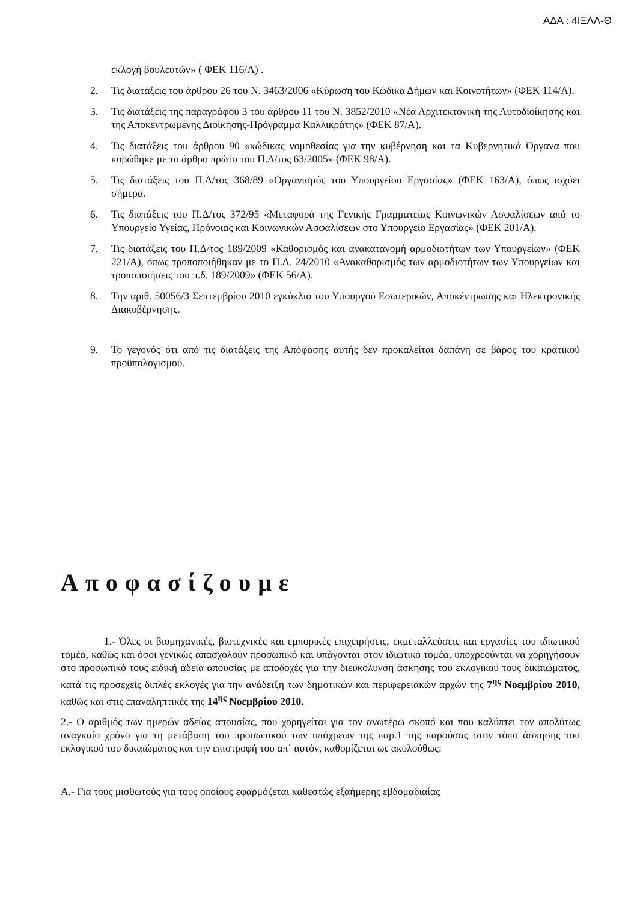ΑΔΑ : 4ΙΞΛΛ-Θ
εκλογή βουλευτών» ( ΦΕΚ 116/Α) .
2. Τις διατάξεις του άρθρου 26 του Ν. 3463/2006 «Κύρωση του Κώδικα Δήμων και Κοινοτήτων» (ΦΕΚ 114/Α).
3. Τις διατάξεις της παραγράφου 3 του άρθρου 11 του Ν. 3852/2010 «Νέα Αρχιτεκτονική της Αυτοδιοίκησης και της Αποκεντρωμένης Διοίκησης-Πρόγραμμα Καλλικράτης» (ΦΕΚ 87/Α).
4. Τις διατάξεις του άρθρου 90 «κώδικας νομοθεσίας για την κυβέρνηση και τα Κυβερνητικά Όργανα που κυρώθηκε με το άρθρο πρώτο του Π.Δ/τος 63/2005» (ΦΕΚ 98/Α).
5. Τις διατάξεις του Π.Δ/τος 368/89 «Οργανισμός του Υπουργείου Εργασίας» (ΦΕΚ 163/Α), όπως ισχύει σήμερα.
6. Τις διατάξεις του Π.Δ/τος 372/95 «Μεταφορά της Γενικής Γραμματείας Κοινωνικών Ασφαλίσεων από το Υπουργείο Υγείας, Πρόνοιας και Κοινωνικών Ασφαλίσεων στο Υπουργείο Εργασίας» (ΦΕΚ 201/Α).
7. Τις διατάξεις του Π.Δ/τος 189/2009 «Καθορισμός και ανακατανομή αρμοδιοτήτων των Υπουργείων» (ΦΕΚ 221/Α), όπως τροποποιήθηκαν με το Π.Δ. 24/2010 «Ανακαθορισμός των αρμοδιοτήτων των Υπουργείων και τροποποιήσεις του π.δ. 189/2009» (ΦΕΚ 56/Α).
8. Την αριθ. 50056/3 Σεπτεμβρίου 2010 εγκύκλιο του Υπουργού Εσωτερικών, Αποκέντρωσης και Ηλεκτρονικής Διακυβέρνησης.
9. Το γεγονός ότι από τις διατάξεις της Απόφασης αυτής δεν προκαλείται δαπάνη σε βάρος του κρατικού προϋπολογισμού.
Αποφασίζουμε
1.- Όλες οι βιομηχανικές, βιοτεχνικές και εμπορικές επιχειρήσεις, εκμεταλλεύσεις και εργασίες του ιδιωτικού τομέα, καθώς και όσοι γενικώς απασχολούν προσωπικό και υπάγονται στον ιδιωτικό τομέα, υποχρεούνται να χορηγήσουν στο προσωπικό τους ειδική άδεια απουσίας με αποδοχές για την διευκόλυνση άσκησης του εκλογικού τους δικαιώματος, κατά τις προσεχείς διπλές εκλογές για την ανάδειξη των δημοτικών και περιφερειακών αρχών της 7<sup>ης</sup> Νοεμβρίου 2010, καθώς και στις επαναληπτικές της 14<sup>ης</sup> Νοεμβρίου 2010.
2.- Ο αριθμός των ημερών αδείας απουσίας, που χορηγείται για τον ανωτέρω σκοπό και που καλύπτει τον απολύτως αναγκαίο χρόνο για τη μετάβαση του προσωπικού των υπόχρεων της παρ.1 της παρούσας στον τόπο άσκησης του εκλογικού του δικαιώματος και την επιστροφή του απ΄ αυτόν, καθορίζεται ως ακολούθως:
Α.- Για τους μισθωτούς για τους οποίους εφαρμόζεται καθεστώς εξαήμερης εβδομαδιαίας